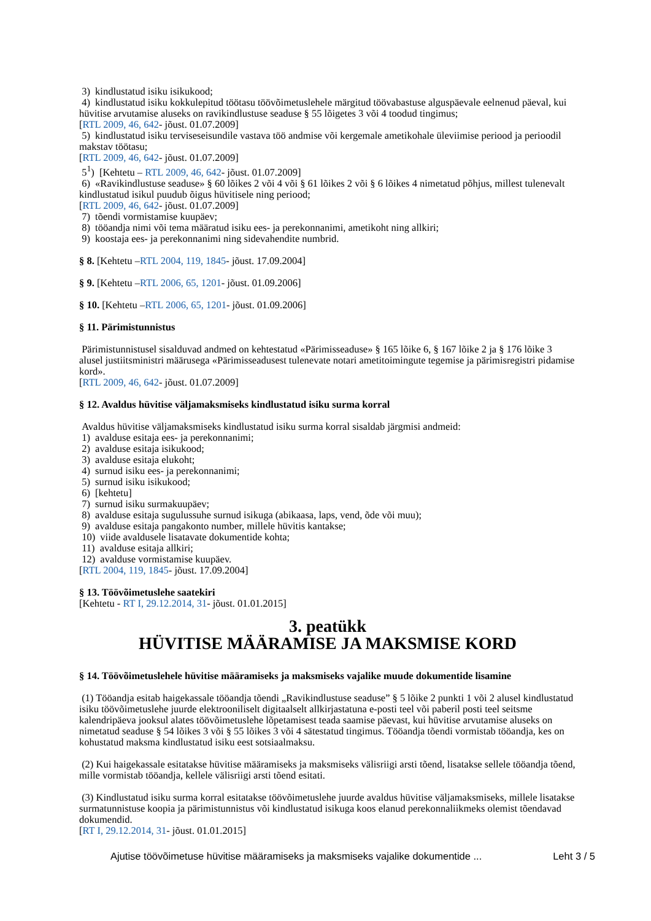3) kindlustatud isiku isikukood;
4) kindlustatud isiku kokkulepitud töötasu töövõimetuslehele märgitud töövabastuse alguspäevale eelnenud päeval, kui hüvitise arvutamise aluseks on ravikindlustuse seaduse § 55 lõigetes 3 või 4 toodud tingimus;
[RTL 2009, 46, 642- jõust. 01.07.2009]
5) kindlustatud isiku terviseseisundile vastava töö andmise või kergemale ametikohale üleviimise periood ja perioodil makstav töötasu;
[RTL 2009, 46, 642- jõust. 01.07.2009]
5<sup>1</sup>) [Kehtetu – RTL 2009, 46, 642- jõust. 01.07.2009]
6) «Ravikindlustuse seaduse» § 60 lõikes 2 või 4 või § 61 lõikes 2 või § 6 lõikes 4 nimetatud põhjus, millest tulenevalt kindlustatud isikul puudub õigus hüvitisele ning periood;
[RTL 2009, 46, 642- jõust. 01.07.2009]
7) tõendi vormistamise kuupäev;
8) tööandja nimi või tema määratud isiku ees- ja perekonnanimi, ametikoht ning allkiri;
9) koostaja ees- ja perekonnanimi ning sidevahendite numbrid.
§ 8. [Kehtetu –RTL 2004, 119, 1845- jõust. 17.09.2004]
§ 9. [Kehtetu –RTL 2006, 65, 1201- jõust. 01.09.2006]
§ 10. [Kehtetu –RTL 2006, 65, 1201- jõust. 01.09.2006]
§ 11. Pärimistunnistus
Pärimistunnistusel sisalduvad andmed on kehtestatud «Pärimisseaduse» § 165 lõike 6, § 167 lõike 2 ja § 176 lõike 3 alusel justiitsministri määrusega «Pärimisseadusest tulenevate notari ametitoimingute tegemise ja pärimisregistri pidamise kord».
[RTL 2009, 46, 642- jõust. 01.07.2009]
§ 12. Avaldus hüvitise väljamaksmiseks kindlustatud isiku surma korral
Avaldus hüvitise väljamaksmiseks kindlustatud isiku surma korral sisaldab järgmisi andmeid:
1) avalduse esitaja ees- ja perekonnanimi;
2) avalduse esitaja isikukood;
3) avalduse esitaja elukoht;
4) surnud isiku ees- ja perekonnanimi;
5) surnud isiku isikukood;
6) [kehtetu]
7) surnud isiku surmakuupäev;
8) avalduse esitaja sugulussuhe surnud isikuga (abikaasa, laps, vend, õde või muu);
9) avalduse esitaja pangakonto number, millele hüvitis kantakse;
10) viide avaldusele lisatavate dokumentide kohta;
11) avalduse esitaja allkiri;
12) avalduse vormistamise kuupäev.
[RTL 2004, 119, 1845- jõust. 17.09.2004]
§ 13. Töövõimetuslehe saatekiri
[Kehtetu - RT I, 29.12.2014, 31- jõust. 01.01.2015]
3. peatükk
HÜVITISE MÄÄRAMISE JA MAKSMISE KORD
§ 14. Töövõimetuslehele hüvitise määramiseks ja maksmiseks vajalike muude dokumentide lisamine
(1) Tööandja esitab haigekassale tööandja tõendi „Ravikindlustuse seaduse” § 5 lõike 2 punkti 1 või 2 alusel kindlustatud isiku töövõimetuslehe juurde elektrooniliselt digitaalselt allkirjastatuna e-posti teel või paberil posti teel seitsme kalendripäeva jooksul alates töövõimetuslehe lõpetamisest teada saamise päevast, kui hüvitise arvutamise aluseks on nimetatud seaduse § 54 lõikes 3 või § 55 lõikes 3 või 4 sätestatud tingimus. Tööandja tõendi vormistab tööandja, kes on kohustatud maksma kindlustatud isiku eest sotsiaalmaksu.
(2) Kui haigekassale esitatakse hüvitise määramiseks ja maksmiseks välisriigi arsti tõend, lisatakse sellele tööandja tõend, mille vormistab tööandja, kellele välisriigi arsti tõend esitati.
(3) Kindlustatud isiku surma korral esitatakse töövõimetuslehe juurde avaldus hüvitise väljamaksmiseks, millele lisatakse surmatunnistuse koopia ja pärimistunnistus või kindlustatud isikuga koos elanud perekonnaliikmeks olemist tõendavad dokumendid.
[RT I, 29.12.2014, 31- jõust. 01.01.2015]
Ajutise töövõimetuse hüvitise määramiseks ja maksmiseks vajalike dokumentide ... Leht 3 / 5